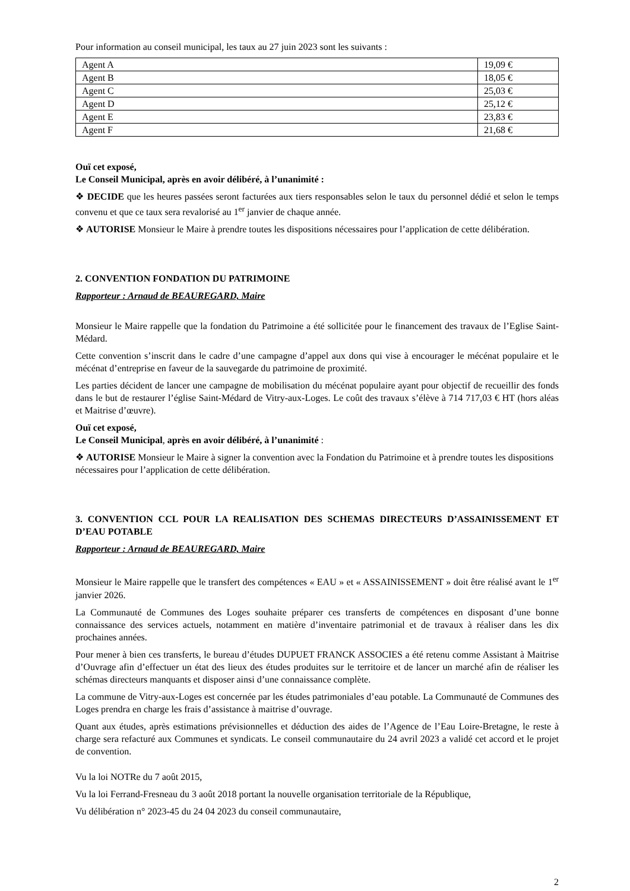Pour information au conseil municipal, les taux au 27 juin 2023 sont les suivants :
| Agent A | 19,09 € |
| Agent B | 18,05 € |
| Agent C | 25,03 € |
| Agent D | 25,12 € |
| Agent E | 23,83 € |
| Agent F | 21,68 € |
Ouï cet exposé,
Le Conseil Municipal, après en avoir délibéré, à l’unanimité :
❖ DECIDE que les heures passées seront facturées aux tiers responsables selon le taux du personnel dédié et selon le temps convenu et que ce taux sera revalorisé au 1<sup>er</sup> janvier de chaque année.
❖ AUTORISE Monsieur le Maire à prendre toutes les dispositions nécessaires pour l’application de cette délibération.
2. CONVENTION FONDATION DU PATRIMOINE
Rapporteur : Arnaud de BEAUREGARD, Maire
Monsieur le Maire rappelle que la fondation du Patrimoine a été sollicitée pour le financement des travaux de l’Eglise Saint-Médard.
Cette convention s’inscrit dans le cadre d’une campagne d’appel aux dons qui vise à encourager le mécénat populaire et le mécénat d’entreprise en faveur de la sauvegarde du patrimoine de proximité.
Les parties décident de lancer une campagne de mobilisation du mécénat populaire ayant pour objectif de recueillir des fonds dans le but de restaurer l’église Saint-Médard de Vitry-aux-Loges. Le coût des travaux s’élève à 714 717,03 € HT (hors aléas et Maitrise d’œuvre).
Ouï cet exposé,
Le Conseil Municipal, après en avoir délibéré, à l’unanimité :
❖ AUTORISE Monsieur le Maire à signer la convention avec la Fondation du Patrimoine et à prendre toutes les dispositions nécessaires pour l’application de cette délibération.
3. CONVENTION CCL POUR LA REALISATION DES SCHEMAS DIRECTEURS D’ASSAINISSEMENT ET D’EAU POTABLE
Rapporteur : Arnaud de BEAUREGARD, Maire
Monsieur le Maire rappelle que le transfert des compétences « EAU » et « ASSAINISSEMENT » doit être réalisé avant le 1<sup>er</sup> janvier 2026.
La Communauté de Communes des Loges souhaite préparer ces transferts de compétences en disposant d’une bonne connaissance des services actuels, notamment en matière d’inventaire patrimonial et de travaux à réaliser dans les dix prochaines années.
Pour mener à bien ces transferts, le bureau d’études DUPUET FRANCK ASSOCIES a été retenu comme Assistant à Maitrise d’Ouvrage afin d’effectuer un état des lieux des études produites sur le territoire et de lancer un marché afin de réaliser les schémas directeurs manquants et disposer ainsi d’une connaissance complète.
La commune de Vitry-aux-Loges est concernée par les études patrimoniales d’eau potable. La Communauté de Communes des Loges prendra en charge les frais d’assistance à maitrise d’ouvrage.
Quant aux études, après estimations prévisionnelles et déduction des aides de l’Agence de l’Eau Loire-Bretagne, le reste à charge sera refacturé aux Communes et syndicats. Le conseil communautaire du 24 avril 2023 a validé cet accord et le projet de convention.
Vu la loi NOTRe du 7 août 2015,
Vu la loi Ferrand-Fresneau du 3 août 2018 portant la nouvelle organisation territoriale de la République,
Vu délibération n° 2023-45 du 24 04 2023 du conseil communautaire,
2